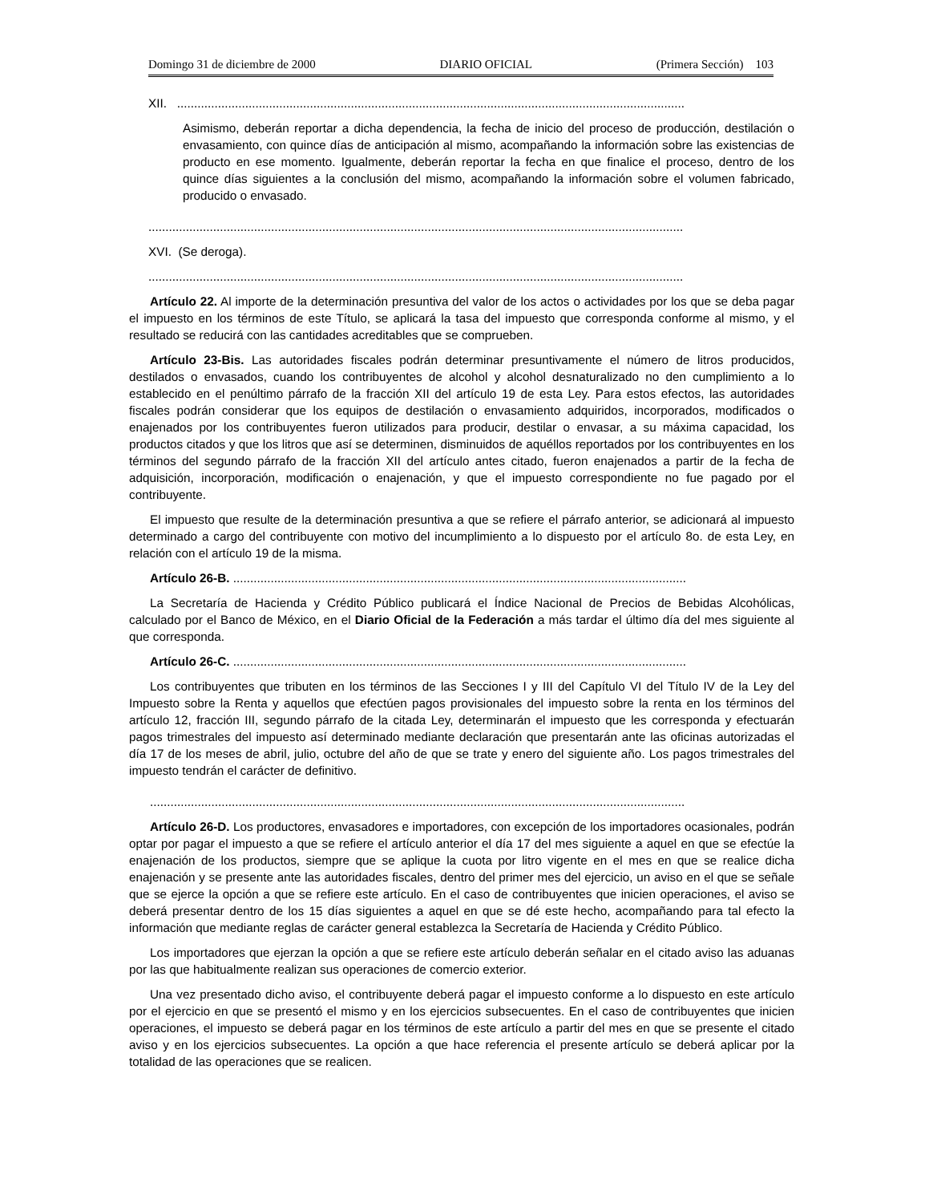Domingo 31 de diciembre de 2000 DIARIO OFICIAL (Primera Sección) 103
XII. .....................................................................................................................................................
Asimismo, deberán reportar a dicha dependencia, la fecha de inicio del proceso de producción, destilación o envasamiento, con quince días de anticipación al mismo, acompañando la información sobre las existencias de producto en ese momento. Igualmente, deberán reportar la fecha en que finalice el proceso, dentro de los quince días siguientes a la conclusión del mismo, acompañando la información sobre el volumen fabricado, producido o envasado.
.............................................................................................................................................................
XVI. (Se deroga).
.............................................................................................................................................................
Artículo 22. Al importe de la determinación presuntiva del valor de los actos o actividades por los que se deba pagar el impuesto en los términos de este Título, se aplicará la tasa del impuesto que corresponda conforme al mismo, y el resultado se reducirá con las cantidades acreditables que se comprueben.
Artículo 23-Bis. Las autoridades fiscales podrán determinar presuntivamente el número de litros producidos, destilados o envasados, cuando los contribuyentes de alcohol y alcohol desnaturalizado no den cumplimiento a lo establecido en el penúltimo párrafo de la fracción XII del artículo 19 de esta Ley. Para estos efectos, las autoridades fiscales podrán considerar que los equipos de destilación o envasamiento adquiridos, incorporados, modificados o enajenados por los contribuyentes fueron utilizados para producir, destilar o envasar, a su máxima capacidad, los productos citados y que los litros que así se determinen, disminuidos de aquéllos reportados por los contribuyentes en los términos del segundo párrafo de la fracción XII del artículo antes citado, fueron enajenados a partir de la fecha de adquisición, incorporación, modificación o enajenación, y que el impuesto correspondiente no fue pagado por el contribuyente.
El impuesto que resulte de la determinación presuntiva a que se refiere el párrafo anterior, se adicionará al impuesto determinado a cargo del contribuyente con motivo del incumplimiento a lo dispuesto por el artículo 8o. de esta Ley, en relación con el artículo 19 de la misma.
Artículo 26-B. .....................................................................................................................................
La Secretaría de Hacienda y Crédito Público publicará el Índice Nacional de Precios de Bebidas Alcohólicas, calculado por el Banco de México, en el Diario Oficial de la Federación a más tardar el último día del mes siguiente al que corresponda.
Artículo 26-C. .....................................................................................................................................
Los contribuyentes que tributen en los términos de las Secciones I y III del Capítulo VI del Título IV de la Ley del Impuesto sobre la Renta y aquellos que efectúen pagos provisionales del impuesto sobre la renta en los términos del artículo 12, fracción III, segundo párrafo de la citada Ley, determinarán el impuesto que les corresponda y efectuarán pagos trimestrales del impuesto así determinado mediante declaración que presentarán ante las oficinas autorizadas el día 17 de los meses de abril, julio, octubre del año de que se trate y enero del siguiente año. Los pagos trimestrales del impuesto tendrán el carácter de definitivo.
.............................................................................................................................................................
Artículo 26-D. Los productores, envasadores e importadores, con excepción de los importadores ocasionales, podrán optar por pagar el impuesto a que se refiere el artículo anterior el día 17 del mes siguiente a aquel en que se efectúe la enajenación de los productos, siempre que se aplique la cuota por litro vigente en el mes en que se realice dicha enajenación y se presente ante las autoridades fiscales, dentro del primer mes del ejercicio, un aviso en el que se señale que se ejerce la opción a que se refiere este artículo. En el caso de contribuyentes que inicien operaciones, el aviso se deberá presentar dentro de los 15 días siguientes a aquel en que se dé este hecho, acompañando para tal efecto la información que mediante reglas de carácter general establezca la Secretaría de Hacienda y Crédito Público.
Los importadores que ejerzan la opción a que se refiere este artículo deberán señalar en el citado aviso las aduanas por las que habitualmente realizan sus operaciones de comercio exterior.
Una vez presentado dicho aviso, el contribuyente deberá pagar el impuesto conforme a lo dispuesto en este artículo por el ejercicio en que se presentó el mismo y en los ejercicios subsecuentes. En el caso de contribuyentes que inicien operaciones, el impuesto se deberá pagar en los términos de este artículo a partir del mes en que se presente el citado aviso y en los ejercicios subsecuentes. La opción a que hace referencia el presente artículo se deberá aplicar por la totalidad de las operaciones que se realicen.